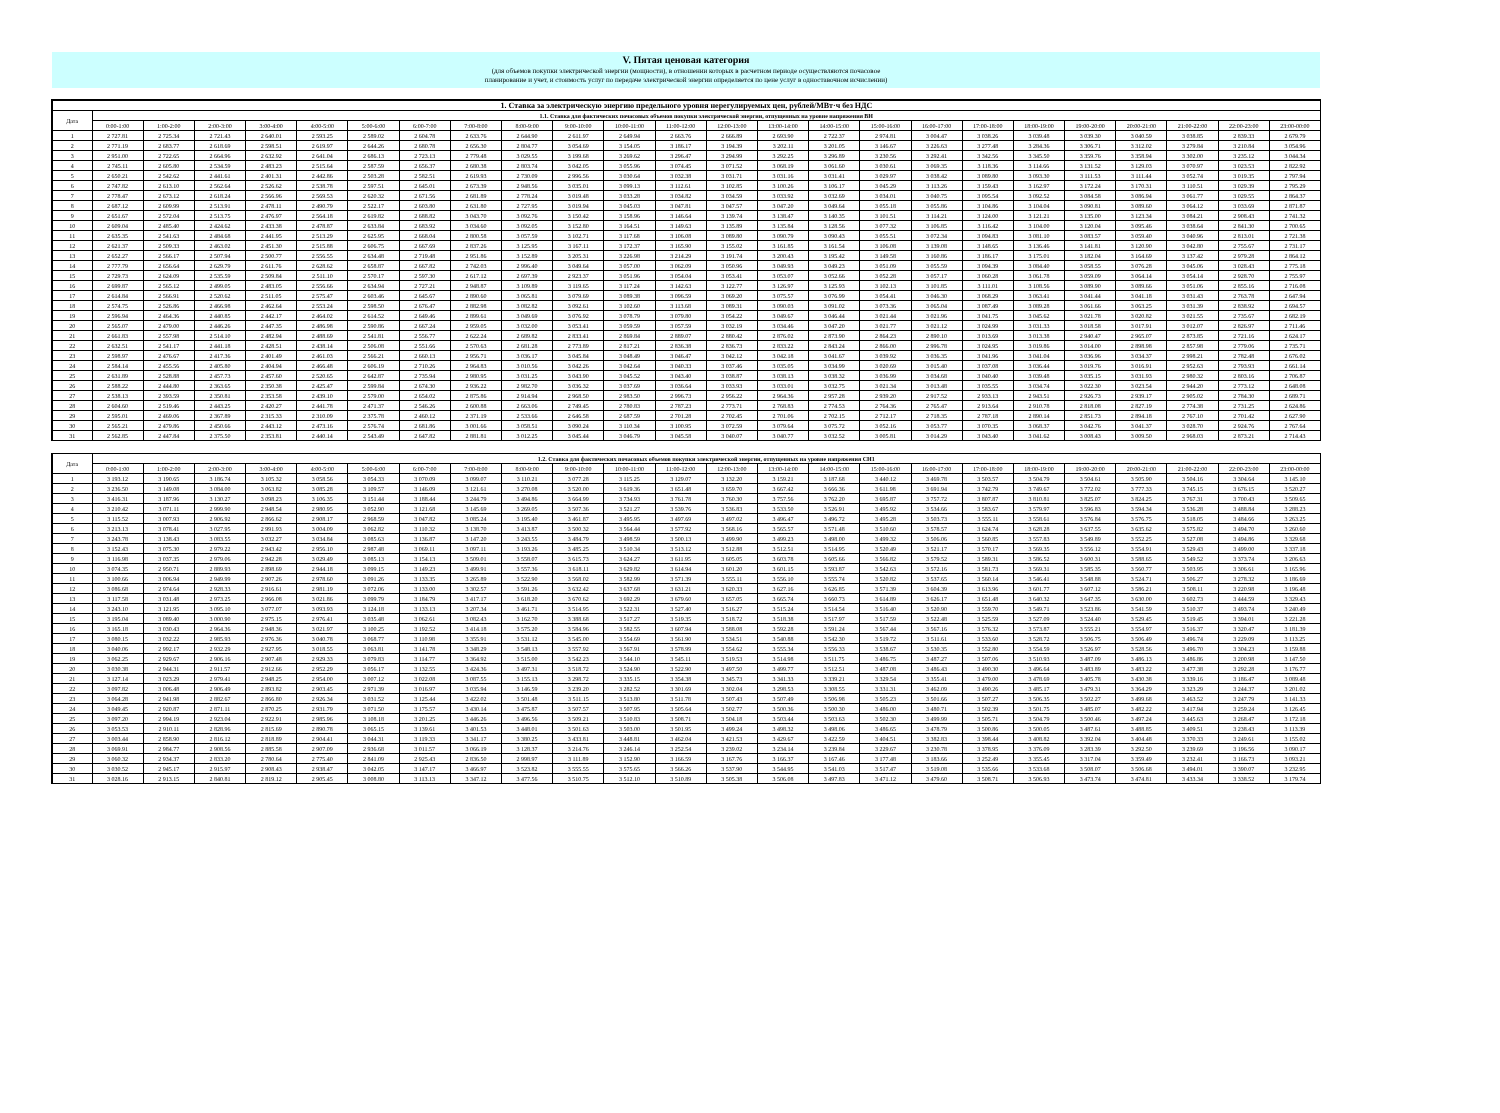V. Пятая ценовая категория
(для объемов покупки электрической энергии (мощности), в отношении которых в расчетном периоде осуществляются почасовое
планирование и учет, и стоимость услуг по передаче электрической энергии определяется по цене услуг в одноставочном исчислении)
| 1. Ставка за электрическую энергию предельного уровня нерегулируемых цен, рублей/МВт·ч без НДС | | | | | | | | | | | | | | | | | | | | | | | | |
| --- | --- | --- | --- | --- | --- | --- | --- | --- | --- | --- | --- | --- | --- | --- | --- | --- | --- | --- | --- | --- | --- | --- | --- | --- |
| Дата | 1.1. Ставка для фактических почасовых объемов покупки электрической энергии, отпущенных на уровне напряжения ВН | | | | | | | | | | | | | | | | | | | | | | | |
| | 0:00-1:00 | 1:00-2:00 | 2:00-3:00 | 3:00-4:00 | 4:00-5:00 | 5:00-6:00 | 6:00-7:00 | 7:00-8:00 | 8:00-9:00 | 9:00-10:00 | 10:00-11:00 | 11:00-12:00 | 12:00-13:00 | 13:00-14:00 | 14:00-15:00 | 15:00-16:00 | 16:00-17:00 | 17:00-18:00 | 18:00-19:00 | 19:00-20:00 | 20:00-21:00 | 21:00-22:00 | 22:00-23:00 | 23:00-00:00 |
| 1 | 2 727.81 | 2 725.34 | 2 721.43 | 2 640.01 | 2 593.25 | 2 589.02 | 2 604.78 | 2 633.76 | 2 644.90 | 2 611.97 | 2 649.94 | 2 663.76 | 2 666.89 | 2 693.90 | 2 722.37 | 2 974.81 | 3 004.47 | 3 038.26 | 3 039.48 | 3 039.30 | 3 040.59 | 3 038.85 | 2 839.33 | 2 679.79 |
| 2 | 2 771.19 | 2 683.77 | 2 618.69 | 2 598.51 | 2 619.97 | 2 644.26 | 2 680.78 | 2 656.30 | 2 804.77 | 3 054.69 | 3 154.05 | 3 186.17 | 3 194.39 | 3 202.11 | 3 201.05 | 3 146.67 | 3 226.63 | 3 277.48 | 3 284.36 | 3 306.71 | 3 312.02 | 3 279.84 | 3 210.84 | 3 054.96 |
| 3 | 2 951.00 | 2 722.65 | 2 664.96 | 2 632.92 | 2 641.04 | 2 686.13 | 2 723.13 | 2 779.48 | 3 029.55 | 3 199.68 | 3 269.62 | 3 296.47 | 3 294.99 | 3 292.25 | 3 296.89 | 3 230.56 | 3 292.41 | 3 342.56 | 3 345.50 | 3 359.76 | 3 358.94 | 3 302.00 | 3 235.12 | 3 044.34 |
| 4 | 2 745.11 | 2 605.80 | 2 534.59 | 2 483.23 | 2 515.64 | 2 587.59 | 2 656.37 | 2 680.38 | 2 803.74 | 3 042.05 | 3 055.96 | 3 074.45 | 3 071.52 | 3 068.19 | 3 061.60 | 3 030.61 | 3 069.35 | 3 118.36 | 3 114.66 | 3 131.52 | 3 129.03 | 3 070.97 | 3 023.53 | 2 822.92 |
| 5 | 2 650.21 | 2 542.62 | 2 441.61 | 2 401.31 | 2 442.86 | 2 503.28 | 2 582.51 | 2 619.93 | 2 730.09 | 2 996.56 | 3 030.64 | 3 032.38 | 3 031.71 | 3 031.16 | 3 031.41 | 3 029.97 | 3 038.42 | 3 089.80 | 3 093.30 | 3 111.53 | 3 111.44 | 3 052.74 | 3 019.35 | 2 797.94 |
| 6 | 2 747.82 | 2 613.10 | 2 562.64 | 2 526.62 | 2 538.78 | 2 597.51 | 2 645.01 | 2 673.39 | 2 948.56 | 3 035.01 | 3 099.13 | 3 112.61 | 3 102.85 | 3 100.26 | 3 106.17 | 3 045.29 | 3 113.26 | 3 159.43 | 3 162.97 | 3 172.24 | 3 170.31 | 3 110.51 | 3 029.39 | 2 795.29 |
| 7 | 2 778.47 | 2 673.12 | 2 618.24 | 2 566.96 | 2 569.53 | 2 620.32 | 2 671.56 | 2 681.89 | 2 778.24 | 3 019.48 | 3 033.28 | 3 034.82 | 3 034.59 | 3 033.92 | 3 032.69 | 3 034.01 | 3 040.75 | 3 095.54 | 3 092.52 | 3 084.58 | 3 086.94 | 3 061.77 | 3 029.55 | 2 864.37 |
| 8 | 2 687.12 | 2 609.99 | 2 513.91 | 2 478.11 | 2 490.79 | 2 522.17 | 2 603.80 | 2 631.80 | 2 727.95 | 3 019.94 | 3 045.03 | 3 047.81 | 3 047.57 | 3 047.20 | 3 049.64 | 3 055.18 | 3 055.86 | 3 104.86 | 3 104.04 | 3 090.81 | 3 089.60 | 3 064.12 | 3 033.69 | 2 871.87 |
| 9 | 2 651.67 | 2 572.04 | 2 513.75 | 2 476.97 | 2 564.18 | 2 619.82 | 2 688.82 | 3 043.70 | 3 092.76 | 3 150.42 | 3 158.96 | 3 146.64 | 3 139.74 | 3 138.47 | 3 140.35 | 3 101.51 | 3 114.21 | 3 124.00 | 3 121.21 | 3 135.00 | 3 123.34 | 3 084.21 | 2 908.43 | 2 741.32 |
| 10 | 2 609.04 | 2 485.40 | 2 424.62 | 2 433.38 | 2 478.87 | 2 633.84 | 2 683.92 | 3 034.60 | 3 092.05 | 3 152.80 | 3 164.51 | 3 149.63 | 3 135.89 | 3 135.84 | 3 128.56 | 3 077.32 | 3 106.85 | 3 116.42 | 3 104.00 | 3 120.04 | 3 095.46 | 3 038.64 | 2 841.30 | 2 700.65 |
| 11 | 2 635.35 | 2 541.63 | 2 484.68 | 2 441.95 | 2 513.29 | 2 625.95 | 2 668.04 | 2 800.58 | 3 057.59 | 3 102.71 | 3 117.68 | 3 106.08 | 3 089.80 | 3 090.79 | 3 090.43 | 3 055.51 | 3 072.34 | 3 094.83 | 3 081.10 | 3 083.57 | 3 059.40 | 3 040.96 | 2 813.01 | 2 721.38 |
| 12 | 2 621.37 | 2 509.33 | 2 463.02 | 2 451.30 | 2 515.88 | 2 606.75 | 2 667.69 | 2 837.26 | 3 125.95 | 3 167.11 | 3 172.37 | 3 165.90 | 3 155.02 | 3 161.85 | 3 161.54 | 3 106.08 | 3 139.08 | 3 148.65 | 3 136.46 | 3 141.81 | 3 120.90 | 3 042.80 | 2 755.67 | 2 731.17 |
| 13 | 2 652.27 | 2 566.17 | 2 507.94 | 2 500.77 | 2 556.55 | 2 634.48 | 2 719.48 | 2 951.86 | 3 152.89 | 3 205.31 | 3 226.98 | 3 214.29 | 3 191.74 | 3 200.43 | 3 195.42 | 3 149.58 | 3 160.86 | 3 186.17 | 3 175.01 | 3 182.04 | 3 164.69 | 3 137.42 | 2 979.28 | 2 864.12 |
| 14 | 2 777.79 | 2 656.64 | 2 629.79 | 2 611.76 | 2 628.62 | 2 658.87 | 2 667.82 | 2 742.03 | 2 996.40 | 3 049.64 | 3 057.00 | 3 062.09 | 3 050.96 | 3 049.93 | 3 049.23 | 3 051.09 | 3 055.59 | 3 094.39 | 3 084.40 | 3 058.55 | 3 076.28 | 3 045.06 | 3 028.43 | 2 775.18 |
| 15 | 2 729.73 | 2 624.09 | 2 535.59 | 2 509.84 | 2 511.10 | 2 570.17 | 2 597.30 | 2 617.12 | 2 697.39 | 2 923.37 | 3 051.96 | 3 054.04 | 3 053.41 | 3 053.07 | 3 052.66 | 3 052.28 | 3 057.17 | 3 060.28 | 3 061.78 | 3 059.09 | 3 064.14 | 3 054.14 | 2 928.70 | 2 755.97 |
| 16 | 2 699.87 | 2 565.12 | 2 499.05 | 2 483.05 | 2 556.66 | 2 634.94 | 2 727.21 | 2 948.87 | 3 109.89 | 3 119.65 | 3 117.24 | 3 142.63 | 3 122.77 | 3 126.97 | 3 125.93 | 3 102.13 | 3 101.85 | 3 111.01 | 3 108.56 | 3 089.90 | 3 089.66 | 3 051.06 | 2 855.16 | 2 716.08 |
| 17 | 2 614.84 | 2 566.91 | 2 520.62 | 2 511.05 | 2 575.47 | 2 603.46 | 2 645.67 | 2 890.60 | 3 065.81 | 3 079.69 | 3 089.38 | 3 096.59 | 3 069.20 | 3 075.57 | 3 076.99 | 3 054.41 | 3 046.30 | 3 068.29 | 3 063.41 | 3 041.44 | 3 041.18 | 3 031.43 | 2 763.78 | 2 647.94 |
| 18 | 2 574.75 | 2 526.86 | 2 466.98 | 2 462.64 | 2 553.24 | 2 598.50 | 2 676.47 | 2 882.98 | 3 082.82 | 3 092.61 | 3 102.60 | 3 113.68 | 3 089.31 | 3 090.03 | 3 091.02 | 3 073.36 | 3 065.04 | 3 087.49 | 3 089.28 | 3 061.66 | 3 063.25 | 3 031.39 | 2 838.92 | 2 694.57 |
| 19 | 2 596.94 | 2 464.36 | 2 440.85 | 2 442.17 | 2 464.02 | 2 614.52 | 2 649.46 | 2 899.61 | 3 049.69 | 3 076.92 | 3 078.79 | 3 079.80 | 3 054.22 | 3 049.67 | 3 046.44 | 3 021.44 | 3 021.96 | 3 041.75 | 3 045.62 | 3 021.78 | 3 020.82 | 3 021.55 | 2 735.67 | 2 682.19 |
| 20 | 2 565.07 | 2 479.00 | 2 446.26 | 2 447.35 | 2 486.98 | 2 590.86 | 2 667.24 | 2 959.05 | 3 032.00 | 3 053.41 | 3 059.59 | 3 057.59 | 3 032.19 | 3 034.46 | 3 047.20 | 3 021.77 | 3 021.12 | 3 024.99 | 3 031.33 | 3 018.58 | 3 017.91 | 3 012.07 | 2 826.97 | 2 711.46 |
| 21 | 2 661.83 | 2 557.98 | 2 514.10 | 2 482.94 | 2 488.69 | 2 541.81 | 2 556.77 | 2 622.24 | 2 689.82 | 2 833.41 | 2 869.84 | 2 889.07 | 2 880.42 | 2 876.02 | 2 873.90 | 2 864.23 | 2 890.10 | 3 013.69 | 3 013.38 | 2 940.47 | 2 965.07 | 2 873.85 | 2 721.16 | 2 624.17 |
| 22 | 2 632.51 | 2 541.17 | 2 441.18 | 2 428.51 | 2 438.14 | 2 506.08 | 2 551.66 | 2 570.63 | 2 681.28 | 2 773.89 | 2 817.21 | 2 836.38 | 2 836.73 | 2 833.22 | 2 843.24 | 2 866.00 | 2 996.78 | 3 024.95 | 3 019.86 | 3 014.00 | 2 898.98 | 2 857.98 | 2 779.06 | 2 735.71 |
| 23 | 2 598.97 | 2 476.67 | 2 417.36 | 2 401.49 | 2 461.03 | 2 566.21 | 2 660.13 | 2 956.71 | 3 036.17 | 3 045.84 | 3 048.49 | 3 046.47 | 3 042.12 | 3 042.18 | 3 041.67 | 3 039.92 | 3 036.35 | 3 041.96 | 3 041.04 | 3 036.96 | 3 034.37 | 2 998.21 | 2 782.48 | 2 676.02 |
| 24 | 2 584.14 | 2 455.56 | 2 405.80 | 2 404.94 | 2 466.48 | 2 606.19 | 2 710.26 | 2 964.83 | 3 010.56 | 3 042.26 | 3 042.64 | 3 040.33 | 3 037.46 | 3 035.05 | 3 034.99 | 3 020.69 | 3 015.40 | 3 037.08 | 3 036.44 | 3 019.76 | 3 016.91 | 2 952.63 | 2 793.93 | 2 661.14 |
| 25 | 2 631.89 | 2 528.88 | 2 457.73 | 2 457.60 | 2 520.65 | 2 642.87 | 2 735.94 | 2 980.95 | 3 031.25 | 3 043.90 | 3 045.52 | 3 043.40 | 3 038.87 | 3 038.13 | 3 038.32 | 3 036.99 | 3 034.68 | 3 040.40 | 3 039.48 | 3 035.15 | 3 031.93 | 2 980.32 | 2 803.16 | 2 706.87 |
| 26 | 2 588.22 | 2 444.80 | 2 363.65 | 2 350.38 | 2 425.47 | 2 599.84 | 2 674.30 | 2 936.22 | 2 982.70 | 3 036.32 | 3 037.69 | 3 036.64 | 3 033.93 | 3 033.01 | 3 032.75 | 3 021.34 | 3 013.48 | 3 035.55 | 3 034.74 | 3 022.30 | 3 023.54 | 2 944.20 | 2 773.12 | 2 648.08 |
| 27 | 2 538.13 | 2 393.59 | 2 350.81 | 2 353.58 | 2 439.10 | 2 579.00 | 2 654.02 | 2 875.86 | 2 914.94 | 2 968.50 | 2 983.50 | 2 996.73 | 2 956.22 | 2 964.36 | 2 957.28 | 2 939.20 | 2 917.52 | 2 933.13 | 2 943.51 | 2 926.73 | 2 939.17 | 2 905.02 | 2 784.30 | 2 689.71 |
| 28 | 2 604.60 | 2 519.46 | 2 443.25 | 2 420.27 | 2 441.78 | 2 471.37 | 2 546.26 | 2 600.88 | 2 663.06 | 2 749.45 | 2 780.83 | 2 787.23 | 2 773.71 | 2 768.83 | 2 774.53 | 2 764.36 | 2 765.47 | 2 913.64 | 2 910.78 | 2 818.08 | 2 827.19 | 2 774.38 | 2 731.25 | 2 624.86 |
| 29 | 2 595.01 | 2 469.06 | 2 367.89 | 2 315.33 | 2 310.09 | 2 375.78 | 2 460.12 | 2 371.19 | 2 533.66 | 2 646.58 | 2 687.59 | 2 701.28 | 2 702.45 | 2 701.06 | 2 702.15 | 2 712.17 | 2 718.35 | 2 787.18 | 2 890.14 | 2 851.73 | 2 894.18 | 2 767.10 | 2 701.42 | 2 627.90 |
| 30 | 2 565.21 | 2 479.86 | 2 450.66 | 2 443.12 | 2 473.16 | 2 576.74 | 2 681.86 | 3 001.66 | 3 058.51 | 3 090.24 | 3 110.34 | 3 100.95 | 3 072.59 | 3 079.64 | 3 075.72 | 3 052.16 | 3 053.77 | 3 070.35 | 3 068.37 | 3 042.76 | 3 041.37 | 3 028.70 | 2 924.76 | 2 767.64 |
| 31 | 2 562.85 | 2 447.84 | 2 375.50 | 2 353.81 | 2 440.14 | 2 543.49 | 2 647.82 | 2 881.81 | 3 012.25 | 3 045.44 | 3 046.79 | 3 045.58 | 3 040.07 | 3 040.77 | 3 032.52 | 3 005.81 | 3 014.29 | 3 043.40 | 3 041.62 | 3 008.43 | 3 009.50 | 2 968.03 | 2 873.21 | 2 714.43 |
| Дата | 1.2. Ставка для фактических почасовых объемов покупки электрической энергии, отпущенных на уровне напряжения СН1 | | | | | | | | | | | | | | | | | | | | | | | |
| --- | --- | --- | --- | --- | --- | --- | --- | --- | --- | --- | --- | --- | --- | --- | --- | --- | --- | --- | --- | --- | --- | --- | --- | --- |
| | 0:00-1:00 | 1:00-2:00 | 2:00-3:00 | 3:00-4:00 | 4:00-5:00 | 5:00-6:00 | 6:00-7:00 | 7:00-8:00 | 8:00-9:00 | 9:00-10:00 | 10:00-11:00 | 11:00-12:00 | 12:00-13:00 | 13:00-14:00 | 14:00-15:00 | 15:00-16:00 | 16:00-17:00 | 17:00-18:00 | 18:00-19:00 | 19:00-20:00 | 20:00-21:00 | 21:00-22:00 | 22:00-23:00 | 23:00-00:00 |
| 1 | 3 193.12 | 3 190.65 | 3 186.74 | 3 105.32 | 3 058.56 | 3 054.33 | 3 070.09 | 3 099.07 | 3 110.21 | 3 077.28 | 3 115.25 | 3 129.07 | 3 132.20 | 3 159.21 | 3 187.68 | 3 440.12 | 3 469.78 | 3 503.57 | 3 504.79 | 3 504.61 | 3 505.90 | 3 504.16 | 3 304.64 | 3 145.10 |
| 2 | 3 236.50 | 3 149.08 | 3 084.00 | 3 063.82 | 3 085.28 | 3 109.57 | 3 146.09 | 3 121.61 | 3 270.08 | 3 520.00 | 3 619.36 | 3 651.48 | 3 659.70 | 3 667.42 | 3 666.36 | 3 611.98 | 3 691.94 | 3 742.79 | 3 749.67 | 3 772.02 | 3 777.33 | 3 745.15 | 3 676.15 | 3 520.27 |
| 3 | 3 416.31 | 3 187.96 | 3 130.27 | 3 098.23 | 3 106.35 | 3 151.44 | 3 188.44 | 3 244.79 | 3 494.86 | 3 664.99 | 3 734.93 | 3 761.78 | 3 760.30 | 3 757.56 | 3 762.20 | 3 695.87 | 3 757.72 | 3 807.87 | 3 810.81 | 3 825.07 | 3 824.25 | 3 767.31 | 3 700.43 | 3 509.65 |
| 4 | 3 210.42 | 3 071.11 | 2 999.90 | 2 948.54 | 2 980.95 | 3 052.90 | 3 121.68 | 3 145.69 | 3 269.05 | 3 507.36 | 3 521.27 | 3 539.76 | 3 536.83 | 3 533.50 | 3 526.91 | 3 495.92 | 3 534.66 | 3 583.67 | 3 579.97 | 3 596.83 | 3 594.34 | 3 536.28 | 3 488.84 | 3 288.23 |
| 5 | 3 115.52 | 3 007.93 | 2 906.92 | 2 866.62 | 2 908.17 | 2 968.59 | 3 047.82 | 3 085.24 | 3 195.40 | 3 461.87 | 3 495.95 | 3 497.69 | 3 497.02 | 3 496.47 | 3 496.72 | 3 495.28 | 3 503.73 | 3 555.11 | 3 558.61 | 3 576.84 | 3 576.75 | 3 518.05 | 3 484.66 | 3 263.25 |
| 6 | 3 213.13 | 3 078.41 | 3 027.95 | 2 991.93 | 3 004.09 | 3 062.82 | 3 110.32 | 3 138.70 | 3 413.87 | 3 500.32 | 3 564.44 | 3 577.92 | 3 568.16 | 3 565.57 | 3 571.48 | 3 510.60 | 3 578.57 | 3 624.74 | 3 628.28 | 3 637.55 | 3 635.62 | 3 575.82 | 3 494.70 | 3 260.60 |
| 7 | 3 243.78 | 3 138.43 | 3 083.55 | 3 032.27 | 3 034.84 | 3 085.63 | 3 136.87 | 3 147.20 | 3 243.55 | 3 484.79 | 3 498.59 | 3 500.13 | 3 499.90 | 3 499.23 | 3 498.00 | 3 499.32 | 3 506.06 | 3 560.85 | 3 557.83 | 3 549.89 | 3 552.25 | 3 527.08 | 3 494.86 | 3 329.68 |
| 8 | 3 152.43 | 3 075.30 | 2 979.22 | 2 943.42 | 2 956.10 | 2 987.48 | 3 069.11 | 3 097.11 | 3 193.26 | 3 485.25 | 3 510.34 | 3 513.12 | 3 512.88 | 3 512.51 | 3 514.95 | 3 520.49 | 3 521.17 | 3 570.17 | 3 569.35 | 3 556.12 | 3 554.91 | 3 529.43 | 3 499.00 | 3 337.18 |
| 9 | 3 116.98 | 3 037.35 | 2 979.06 | 2 942.28 | 3 029.49 | 3 085.13 | 3 154.13 | 3 509.01 | 3 558.07 | 3 615.73 | 3 624.27 | 3 611.95 | 3 605.05 | 3 603.78 | 3 605.66 | 3 566.82 | 3 579.52 | 3 589.31 | 3 586.52 | 3 600.31 | 3 588.65 | 3 549.52 | 3 373.74 | 3 206.63 |
| 10 | 3 074.35 | 2 950.71 | 2 889.93 | 2 898.69 | 2 944.18 | 3 099.15 | 3 149.23 | 3 499.91 | 3 557.36 | 3 618.11 | 3 629.82 | 3 614.94 | 3 601.20 | 3 601.15 | 3 593.87 | 3 542.63 | 3 572.16 | 3 581.73 | 3 569.31 | 3 585.35 | 3 560.77 | 3 503.95 | 3 306.61 | 3 165.96 |
| 11 | 3 100.66 | 3 006.94 | 2 949.99 | 2 907.26 | 2 978.60 | 3 091.26 | 3 133.35 | 3 265.89 | 3 522.90 | 3 568.02 | 3 582.99 | 3 571.39 | 3 555.11 | 3 556.10 | 3 555.74 | 3 520.82 | 3 537.65 | 3 560.14 | 3 546.41 | 3 548.88 | 3 524.71 | 3 506.27 | 3 278.32 | 3 186.69 |
| 12 | 3 086.68 | 2 974.64 | 2 928.33 | 2 916.61 | 2 981.19 | 3 072.06 | 3 133.00 | 3 302.57 | 3 591.26 | 3 632.42 | 3 637.68 | 3 631.21 | 3 620.33 | 3 627.16 | 3 626.85 | 3 571.39 | 3 604.39 | 3 613.96 | 3 601.77 | 3 607.12 | 3 586.21 | 3 508.11 | 3 220.98 | 3 196.48 |
| 13 | 3 117.58 | 3 031.48 | 2 973.25 | 2 966.08 | 3 021.86 | 3 099.79 | 3 184.79 | 3 417.17 | 3 618.20 | 3 670.62 | 3 692.29 | 3 679.60 | 3 657.05 | 3 665.74 | 3 660.73 | 3 614.89 | 3 626.17 | 3 651.48 | 3 640.32 | 3 647.35 | 3 630.00 | 3 602.73 | 3 444.59 | 3 329.43 |
| 14 | 3 243.10 | 3 121.95 | 3 095.10 | 3 077.07 | 3 093.93 | 3 124.18 | 3 133.13 | 3 207.34 | 3 461.71 | 3 514.95 | 3 522.31 | 3 527.40 | 3 516.27 | 3 515.24 | 3 514.54 | 3 516.40 | 3 520.90 | 3 559.70 | 3 549.71 | 3 523.86 | 3 541.59 | 3 510.37 | 3 493.74 | 3 240.49 |
| 15 | 3 195.04 | 3 089.40 | 3 000.90 | 2 975.15 | 2 976.41 | 3 035.48 | 3 062.61 | 3 082.43 | 3 162.70 | 3 388.68 | 3 517.27 | 3 519.35 | 3 518.72 | 3 518.38 | 3 517.97 | 3 517.59 | 3 522.48 | 3 525.59 | 3 527.09 | 3 524.40 | 3 529.45 | 3 519.45 | 3 394.01 | 3 221.28 |
| 16 | 3 165.18 | 3 030.43 | 2 964.36 | 2 948.36 | 3 021.97 | 3 100.25 | 3 192.52 | 3 414.18 | 3 575.20 | 3 584.96 | 3 582.55 | 3 607.94 | 3 588.08 | 3 592.28 | 3 591.24 | 3 567.44 | 3 567.16 | 3 576.32 | 3 573.87 | 3 555.21 | 3 554.97 | 3 516.37 | 3 320.47 | 3 181.39 |
| 17 | 3 080.15 | 3 032.22 | 2 985.93 | 2 976.36 | 3 040.78 | 3 068.77 | 3 110.98 | 3 355.91 | 3 531.12 | 3 545.00 | 3 554.69 | 3 561.90 | 3 534.51 | 3 540.88 | 3 542.30 | 3 519.72 | 3 511.61 | 3 533.60 | 3 528.72 | 3 506.75 | 3 506.49 | 3 496.74 | 3 229.09 | 3 113.25 |
| 18 | 3 040.06 | 2 992.17 | 2 932.29 | 2 927.95 | 3 018.55 | 3 063.81 | 3 141.78 | 3 348.29 | 3 548.13 | 3 557.92 | 3 567.91 | 3 578.99 | 3 554.62 | 3 555.34 | 3 556.33 | 3 538.67 | 3 530.35 | 3 552.80 | 3 554.59 | 3 526.97 | 3 528.56 | 3 496.70 | 3 304.23 | 3 159.88 |
| 19 | 3 062.25 | 2 929.67 | 2 906.16 | 2 907.48 | 2 929.33 | 3 079.83 | 3 114.77 | 3 364.92 | 3 515.00 | 3 542.23 | 3 544.10 | 3 545.11 | 3 519.53 | 3 514.98 | 3 511.75 | 3 486.75 | 3 487.27 | 3 507.06 | 3 510.93 | 3 487.09 | 3 486.13 | 3 486.86 | 3 200.98 | 3 147.50 |
| 20 | 3 030.38 | 2 944.31 | 2 911.57 | 2 912.66 | 2 952.29 | 3 056.17 | 3 132.55 | 3 424.36 | 3 497.31 | 3 518.72 | 3 524.90 | 3 522.90 | 3 497.50 | 3 499.77 | 3 512.51 | 3 487.08 | 3 486.43 | 3 490.30 | 3 496.64 | 3 483.89 | 3 483.22 | 3 477.38 | 3 292.28 | 3 176.77 |
| 21 | 3 127.14 | 3 023.29 | 2 979.41 | 2 948.25 | 2 954.00 | 3 007.12 | 3 022.08 | 3 087.55 | 3 155.13 | 3 298.72 | 3 335.15 | 3 354.38 | 3 345.73 | 3 341.33 | 3 339.21 | 3 329.54 | 3 355.41 | 3 479.00 | 3 478.69 | 3 405.78 | 3 430.38 | 3 339.16 | 3 186.47 | 3 089.48 |
| 22 | 3 097.82 | 3 006.48 | 2 906.49 | 2 893.82 | 2 903.45 | 2 971.39 | 3 016.97 | 3 035.94 | 3 146.59 | 3 239.20 | 3 282.52 | 3 301.69 | 3 302.04 | 3 298.53 | 3 308.55 | 3 331.31 | 3 462.09 | 3 490.26 | 3 485.17 | 3 479.31 | 3 364.29 | 3 323.29 | 3 244.37 | 3 201.02 |
| 23 | 3 064.28 | 2 941.98 | 2 882.67 | 2 866.80 | 2 926.34 | 3 031.52 | 3 125.44 | 3 422.02 | 3 501.48 | 3 511.15 | 3 513.80 | 3 511.78 | 3 507.43 | 3 507.49 | 3 506.98 | 3 505.23 | 3 501.66 | 3 507.27 | 3 506.35 | 3 502.27 | 3 499.68 | 3 463.52 | 3 247.79 | 3 141.33 |
| 24 | 3 049.45 | 2 920.87 | 2 871.11 | 2 870.25 | 2 931.79 | 3 071.50 | 3 175.57 | 3 430.14 | 3 475.87 | 3 507.57 | 3 507.95 | 3 505.64 | 3 502.77 | 3 500.36 | 3 500.30 | 3 486.00 | 3 480.71 | 3 502.39 | 3 501.75 | 3 485.07 | 3 482.22 | 3 417.94 | 3 259.24 | 3 126.45 |
| 25 | 3 097.20 | 2 994.19 | 2 923.04 | 2 922.91 | 2 985.96 | 3 108.18 | 3 201.25 | 3 446.26 | 3 496.56 | 3 509.21 | 3 510.83 | 3 508.71 | 3 504.18 | 3 503.44 | 3 503.63 | 3 502.30 | 3 499.99 | 3 505.71 | 3 504.79 | 3 500.46 | 3 497.24 | 3 445.63 | 3 268.47 | 3 172.18 |
| 26 | 3 053.53 | 2 910.11 | 2 828.96 | 2 815.69 | 2 890.78 | 3 065.15 | 3 139.61 | 3 401.53 | 3 448.01 | 3 501.63 | 3 503.00 | 3 501.95 | 3 499.24 | 3 498.32 | 3 498.06 | 3 486.65 | 3 478.79 | 3 500.86 | 3 500.05 | 3 487.61 | 3 488.85 | 3 409.51 | 3 238.43 | 3 113.39 |
| 27 | 3 003.44 | 2 858.90 | 2 816.12 | 2 818.89 | 2 904.41 | 3 044.31 | 3 119.33 | 3 341.17 | 3 380.25 | 3 433.81 | 3 448.81 | 3 462.04 | 3 421.53 | 3 429.67 | 3 422.59 | 3 404.51 | 3 382.83 | 3 398.44 | 3 408.82 | 3 392.04 | 3 404.48 | 3 370.33 | 3 249.61 | 3 155.02 |
| 28 | 3 069.91 | 2 984.77 | 2 908.56 | 2 885.58 | 2 907.09 | 2 936.68 | 3 011.57 | 3 066.19 | 3 128.37 | 3 214.76 | 3 246.14 | 3 252.54 | 3 239.02 | 3 234.14 | 3 239.84 | 3 229.67 | 3 230.78 | 3 378.95 | 3 376.09 | 3 283.39 | 3 292.50 | 3 239.69 | 3 196.56 | 3 090.17 |
| 29 | 3 060.32 | 2 934.37 | 2 833.20 | 2 780.64 | 2 775.40 | 2 841.09 | 2 925.43 | 2 836.50 | 2 998.97 | 3 111.89 | 3 152.90 | 3 166.59 | 3 167.76 | 3 166.37 | 3 167.46 | 3 177.48 | 3 183.66 | 3 252.49 | 3 355.45 | 3 317.04 | 3 359.49 | 3 232.41 | 3 166.73 | 3 093.21 |
| 30 | 3 030.52 | 2 945.17 | 2 915.97 | 2 908.43 | 2 938.47 | 3 042.05 | 3 147.17 | 3 466.97 | 3 523.82 | 3 555.55 | 3 575.65 | 3 566.26 | 3 537.90 | 3 544.95 | 3 541.03 | 3 517.47 | 3 519.08 | 3 535.66 | 3 533.68 | 3 508.07 | 3 506.68 | 3 494.01 | 3 390.07 | 3 232.95 |
| 31 | 3 028.16 | 2 913.15 | 2 840.81 | 2 819.12 | 2 905.45 | 3 008.80 | 3 113.13 | 3 347.12 | 3 477.56 | 3 510.75 | 3 512.10 | 3 510.89 | 3 505.38 | 3 506.08 | 3 497.83 | 3 471.12 | 3 479.60 | 3 508.71 | 3 506.93 | 3 473.74 | 3 474.81 | 3 433.34 | 3 338.52 | 3 179.74 |